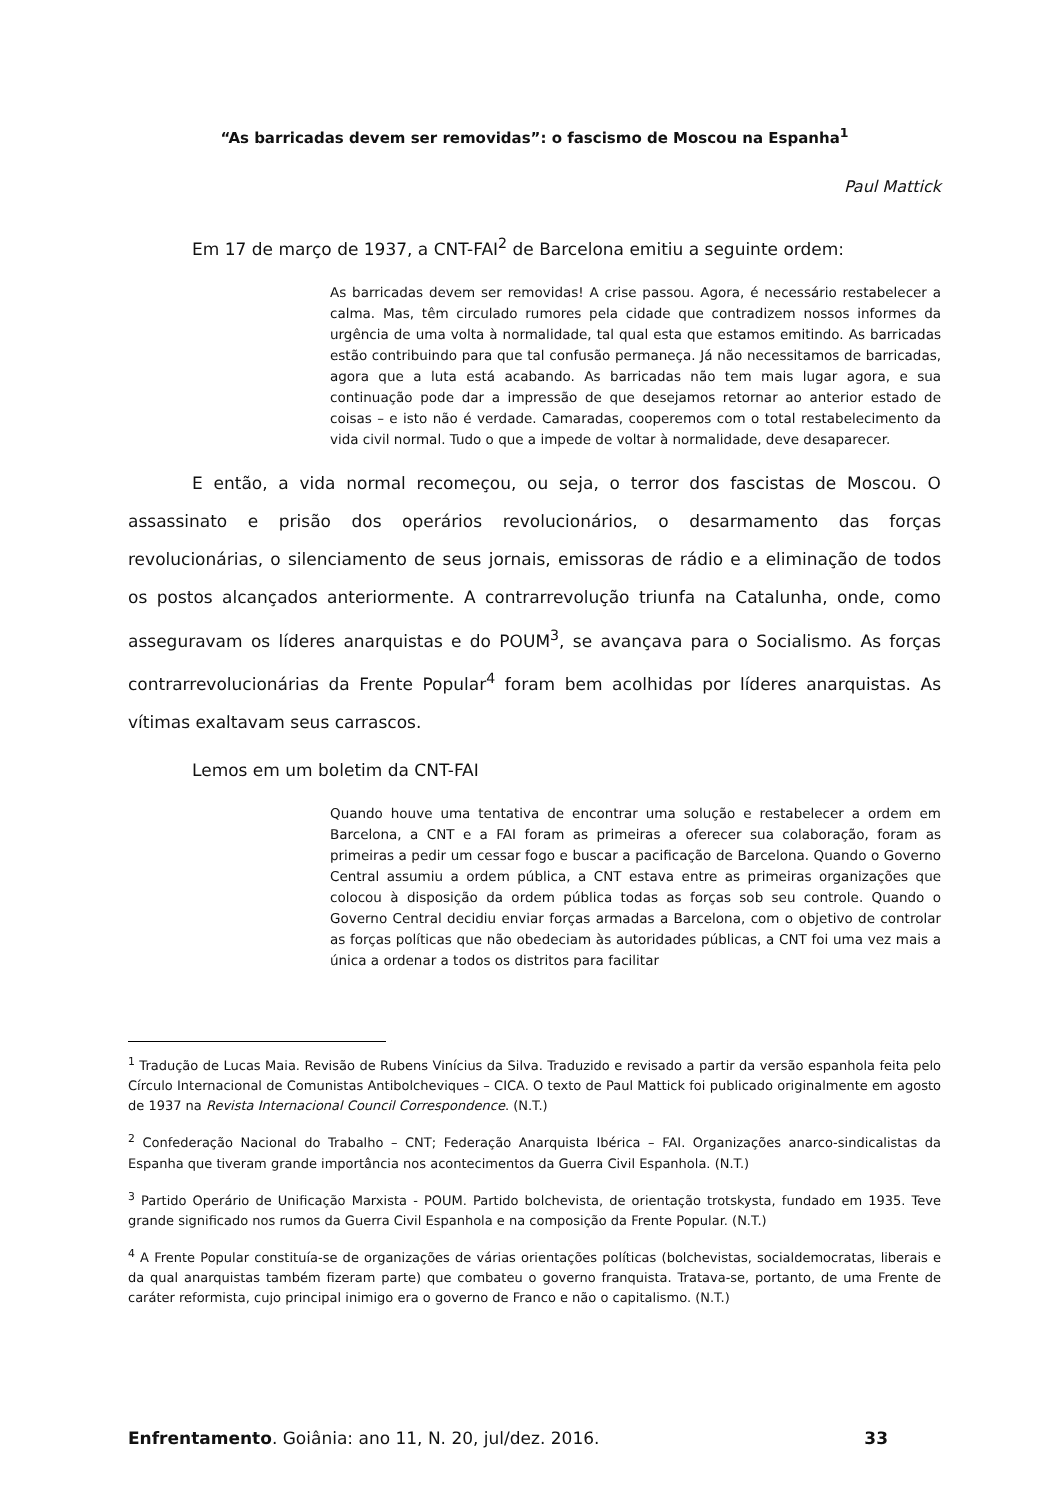“As barricadas devem ser removidas”: o fascismo de Moscou na Espanha<sup>1</sup>
Paul Mattick
Em 17 de março de 1937, a CNT-FAI<sup>2</sup> de Barcelona emitiu a seguinte ordem:
As barricadas devem ser removidas! A crise passou. Agora, é necessário restabelecer a calma. Mas, têm circulado rumores pela cidade que contradizem nossos informes da urgência de uma volta à normalidade, tal qual esta que estamos emitindo. As barricadas estão contribuindo para que tal confusão permaneça. Já não necessitamos de barricadas, agora que a luta está acabando. As barricadas não tem mais lugar agora, e sua continuação pode dar a impressão de que desejamos retornar ao anterior estado de coisas – e isto não é verdade. Camaradas, cooperemos com o total restabelecimento da vida civil normal. Tudo o que a impede de voltar à normalidade, deve desaparecer.
E então, a vida normal recomeçou, ou seja, o terror dos fascistas de Moscou. O assassinato e prisão dos operários revolucionários, o desarmamento das forças revolucionárias, o silenciamento de seus jornais, emissoras de rádio e a eliminação de todos os postos alcançados anteriormente. A contrarrevolução triunfa na Catalunha, onde, como asseguravam os líderes anarquistas e do POUM<sup>3</sup>, se avançava para o Socialismo. As forças contrarrevolucionárias da Frente Popular<sup>4</sup> foram bem acolhidas por líderes anarquistas. As vítimas exaltavam seus carrascos.
Lemos em um boletim da CNT-FAI
Quando houve uma tentativa de encontrar uma solução e restabelecer a ordem em Barcelona, a CNT e a FAI foram as primeiras a oferecer sua colaboração, foram as primeiras a pedir um cessar fogo e buscar a pacificação de Barcelona. Quando o Governo Central assumiu a ordem pública, a CNT estava entre as primeiras organizações que colocou à disposição da ordem pública todas as forças sob seu controle. Quando o Governo Central decidiu enviar forças armadas a Barcelona, com o objetivo de controlar as forças políticas que não obedeciam às autoridades públicas, a CNT foi uma vez mais a única a ordenar a todos os distritos para facilitar
<sup>1</sup> Tradução de Lucas Maia. Revisão de Rubens Vinícius da Silva. Traduzido e revisado a partir da versão espanhola feita pelo Círculo Internacional de Comunistas Antibolcheviques – CICA. O texto de Paul Mattick foi publicado originalmente em agosto de 1937 na Revista Internacional Council Correspondence. (N.T.)
<sup>2</sup> Confederação Nacional do Trabalho – CNT; Federação Anarquista Ibérica – FAI. Organizações anarco-sindicalistas da Espanha que tiveram grande importância nos acontecimentos da Guerra Civil Espanhola. (N.T.)
<sup>3</sup> Partido Operário de Unificação Marxista - POUM. Partido bolchevista, de orientação trotskysta, fundado em 1935. Teve grande significado nos rumos da Guerra Civil Espanhola e na composição da Frente Popular. (N.T.)
<sup>4</sup> A Frente Popular constituía-se de organizações de várias orientações políticas (bolchevistas, socialdemocratas, liberais e da qual anarquistas também fizeram parte) que combateu o governo franquista. Tratava-se, portanto, de uma Frente de caráter reformista, cujo principal inimigo era o governo de Franco e não o capitalismo. (N.T.)
Enfrentamento. Goiânia: ano 11, N. 20, jul/dez. 2016. 33